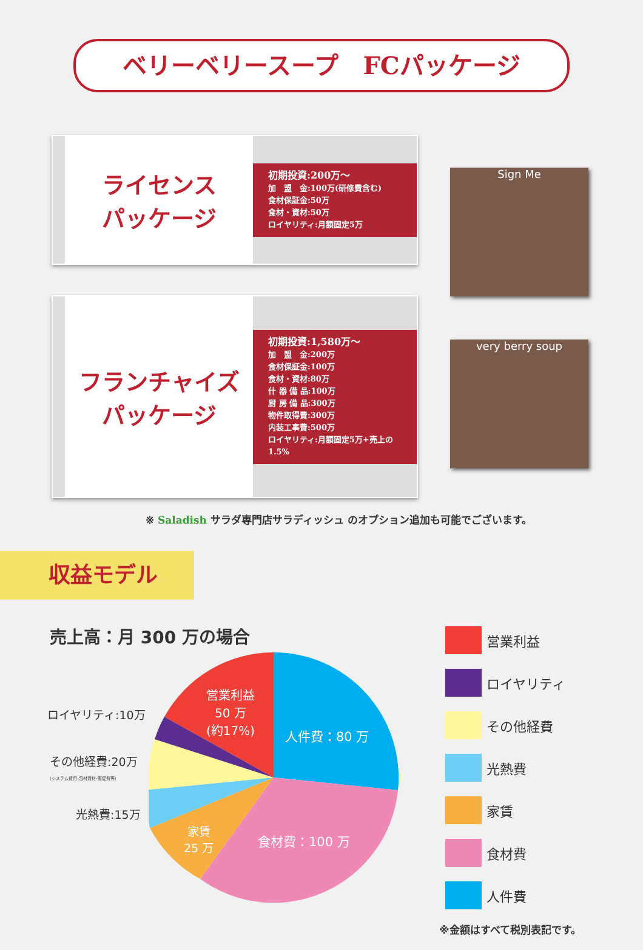ベリーベリースープ　FCパッケージ
ライセンス
パッケージ
初期投資:200万～
加　盟　金:100万(研修費含む)
食材保証金:50万
食材・資材:50万
ロイヤリティ:月額固定5万
Sign Me
フランチャイズ
パッケージ
初期投資:1,580万～
加　盟　金:200万
食材保証金:100万
食材・資材:80万
什 器 備 品:100万
厨 房 備 品:300万
物件取得費:300万
内装工事費:500万
ロイヤリティ:月額固定5万+売上の1.5%
very berry soup
※ Saladish サラダ専門店サラディッシュ のオプション追加も可能でございます。
収益モデル
売上高：月 300 万の場合
営業利益
50 万
(約17%)
人件費：80 万
食材費：100 万
家賃
25 万
ロイヤリティ:10万
その他経費:20万
(システム費用･包材資材･販促費等)
光熱費:15万
営業利益
ロイヤリティ
その他経費
光熱費
家賃
食材費
人件費
※金額はすべて税別表記です。